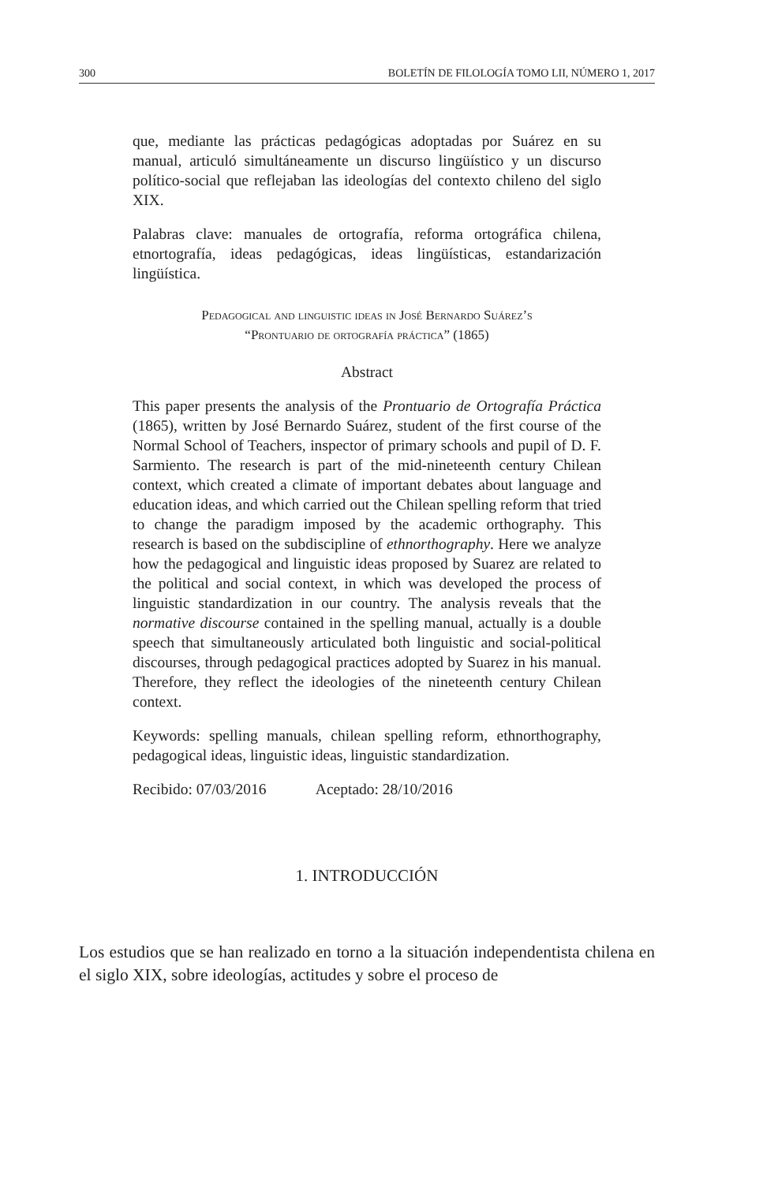300 BOLETÍN DE FILOLOGÍA TOMO LII, NÚMERO 1, 2017
que, mediante las prácticas pedagógicas adoptadas por Suárez en su manual, articuló simultáneamente un discurso lingüístico y un discurso político-social que reflejaban las ideologías del contexto chileno del siglo XIX.
Palabras clave: manuales de ortografía, reforma ortográfica chilena, etnortografía, ideas pedagógicas, ideas lingüísticas, estandarización lingüística.
Pedagogical and linguistic ideas in José Bernardo Suárez’s
“Prontuario de ortografía práctica” (1865)
Abstract
This paper presents the analysis of the Prontuario de Ortografía Práctica (1865), written by José Bernardo Suárez, student of the first course of the Normal School of Teachers, inspector of primary schools and pupil of D. F. Sarmiento. The research is part of the mid-nineteenth century Chilean context, which created a climate of important debates about language and education ideas, and which carried out the Chilean spelling reform that tried to change the paradigm imposed by the academic orthography. This research is based on the subdiscipline of ethnorthography. Here we analyze how the pedagogical and linguistic ideas proposed by Suarez are related to the political and social context, in which was developed the process of linguistic standardization in our country. The analysis reveals that the normative discourse contained in the spelling manual, actually is a double speech that simultaneously articulated both linguistic and social-political discourses, through pedagogical practices adopted by Suarez in his manual. Therefore, they reflect the ideologies of the nineteenth century Chilean context.
Keywords: spelling manuals, chilean spelling reform, ethnorthography, pedagogical ideas, linguistic ideas, linguistic standardization.
Recibido: 07/03/2016 Aceptado: 28/10/2016
1. INTRODUCCIÓN
Los estudios que se han realizado en torno a la situación independentista chilena en el siglo XIX, sobre ideologías, actitudes y sobre el proceso de